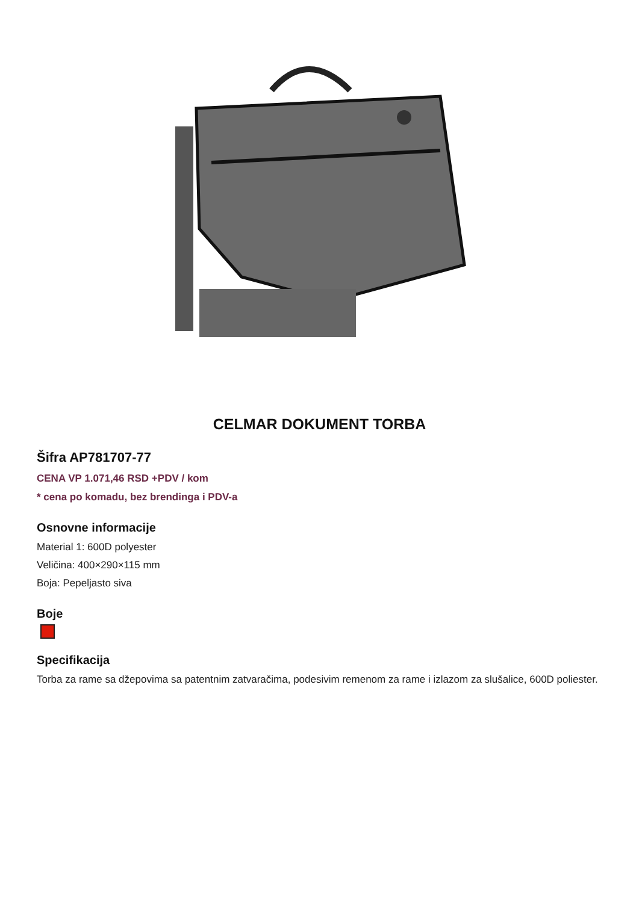CELMAR DOKUMENT TORBA
Šifra AP781707-77
CENA VP 1.071,46 RSD +PDV / kom
* cena po komadu, bez brendinga i PDV-a
Osnovne informacije
Material 1: 600D polyester
Veličina: 400×290×115 mm
Boja: Pepeljasto siva
Boje
Specifikacija
Torba za rame sa džepovima sa patentnim zatvaračima, podesivim remenom za rame i izlazom za slušalice, 600D poliester.